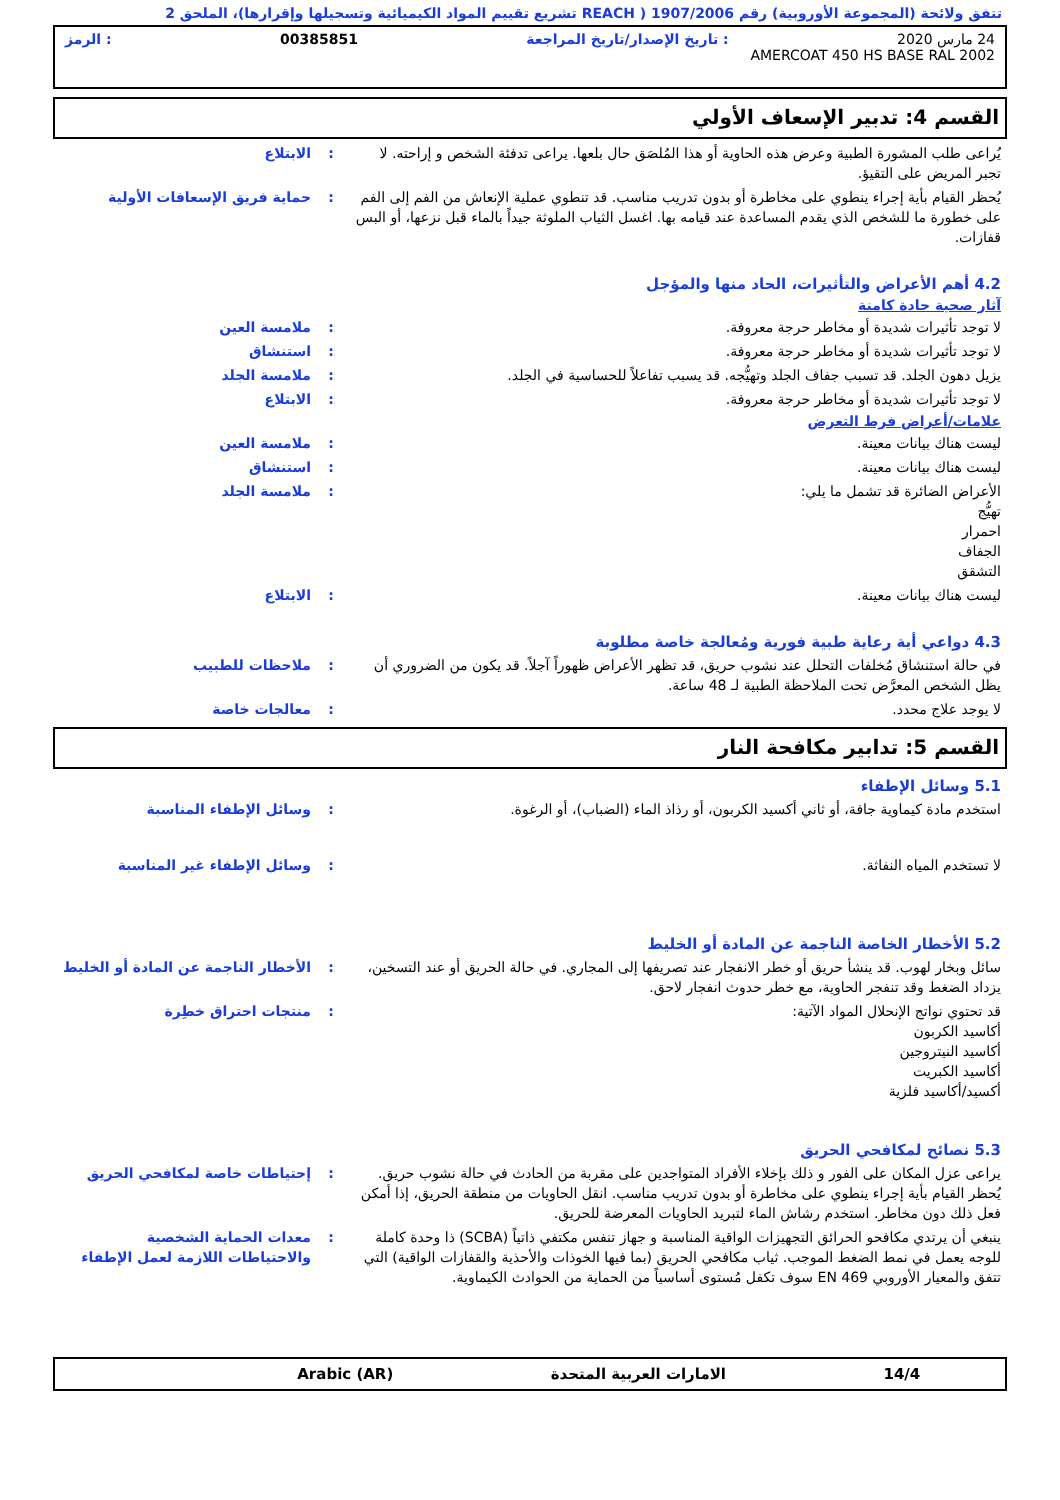تتفق ولائحة (المجموعة الأوروبية) رقم 1907/2006 ( REACH تشريع تقييم المواد الكيميائية وتسجيلها وإقرارها)، الملحق 2
24 مارس 2020: تاريخ الإصدار/تاريخ المراجعة 00385851: الرمز
AMERCOAT 450 HS BASE RAL 2002
القسم 4: تدبير الإسعاف الأولي
يُراعى طلب المشورة الطبية وعرض هذه الحاوية أو هذا المُلصَق حال بلعها. يراعى تدفئة الشخص و إراحته. لا تجبر المريض على التقيؤ.
: الابتلاع
يُحظر القيام بأية إجراء ينطوي على مخاطرة أو بدون تدريب مناسب. قد تنطوي عملية الإنعاش من الفم إلى الفم على خطورة ما للشخص الذي يقدم المساعدة عند قيامه بها. اغسل الثياب الملوثة جيداً بالماء قبل نزعها، أو البس قفازات.
: حماية فريق الإسعافات الأولية
4.2 أهم الأعراض والتأثيرات، الحاد منها والمؤجل
آثار صحية حادة كامنة
لا توجد تأثيرات شديدة أو مخاطر حرجة معروفة. : ملامسة العين
لا توجد تأثيرات شديدة أو مخاطر حرجة معروفة. : استنشاق
يزيل دهون الجلد. قد تسبب جفاف الجلد وتهيُّجه. قد يسبب تفاعلاً للحساسية في الجلد.
: ملامسة الجلد
لا توجد تأثيرات شديدة أو مخاطر حرجة معروفة. : الابتلاع
علامات/أعراض فرط التعرض
ليست هناك بيانات معينة. : ملامسة العين
ليست هناك بيانات معينة. : استنشاق
الأعراض الضائرة قد تشمل ما يلي:
تهيُّج
احمرار
الجفاف
التشقق
: ملامسة الجلد
ليست هناك بيانات معينة. : الابتلاع
4.3 دواعي أية رعاية طبية فورية ومُعالجة خاصة مطلوبة
في حالة استنشاق مُخلفات التحلل عند نشوب حريق، قد تظهر الأعراض ظهوراً آجلاً. قد يكون من الضروري أن يظل الشخص المعرَّض تحت الملاحظة الطبية لـ 48 ساعة.
: ملاحظات للطبيب
لا يوجد علاج محدد. : معالجات خاصة
القسم 5: تدابير مكافحة النار
5.1 وسائل الإطفاء
استخدم مادة كيماوية جافة، أو ثاني أكسيد الكربون، أو رذاذ الماء (الضباب)، أو الرغوة.
: وسائل الإطفاء المناسبة
لا تستخدم المياه النفاثة. : وسائل الإطفاء غير المناسبة
5.2 الأخطار الخاصة الناجمة عن المادة أو الخليط
سائل وبخار لهوب. قد ينشأ حريق أو خطر الانفجار عند تصريفها إلى المجاري. في حالة الحريق أو عند التسخين، يزداد الضغط وقد تنفجر الحاوية، مع خطر حدوث انفجار لاحق.
: الأخطار الناجمة عن المادة أو الخليط
قد تحتوي نواتج الإنحلال المواد الآتية:
أكاسيد الكربون
أكاسيد النيتروجين
أكاسيد الكبريت
أكسيد/أكاسيد فلزية
: منتجات احتراق خطِرة
5.3 نصائح لمكافحي الحريق
يراعى عزل المكان على الفور و ذلك بإخلاء الأفراد المتواجدين على مقربة من الحادث في حالة نشوب حريق. يُحظر القيام بأية إجراء ينطوي على مخاطرة أو بدون تدريب مناسب. انقل الحاويات من منطقة الحريق، إذا أمكن فعل ذلك دون مخاطر. استخدم رشاش الماء لتبريد الحاويات المعرضة للحريق.
: إحتياطات خاصة لمكافحي الحريق
ينبغي أن يرتدي مكافحو الحرائق التجهيزات الواقية المناسبة و جهاز تنفس مكتفي ذاتياً (SCBA) ذا وحدة كاملة للوجه يعمل في نمط الضغط الموجب. ثياب مكافحي الحريق (بما فيها الخوذات والأحذية والقفازات الواقية) التي تتفق والمعيار الأوروبي EN 469 سوف تكفل مُستوى أساسياً من الحماية من الحوادث الكيماوية.
: معدات الحماية الشخصية والاحتياطات اللازمة لعمل الإطفاء
14/4 الامارات العربية المتحدة Arabic (AR)